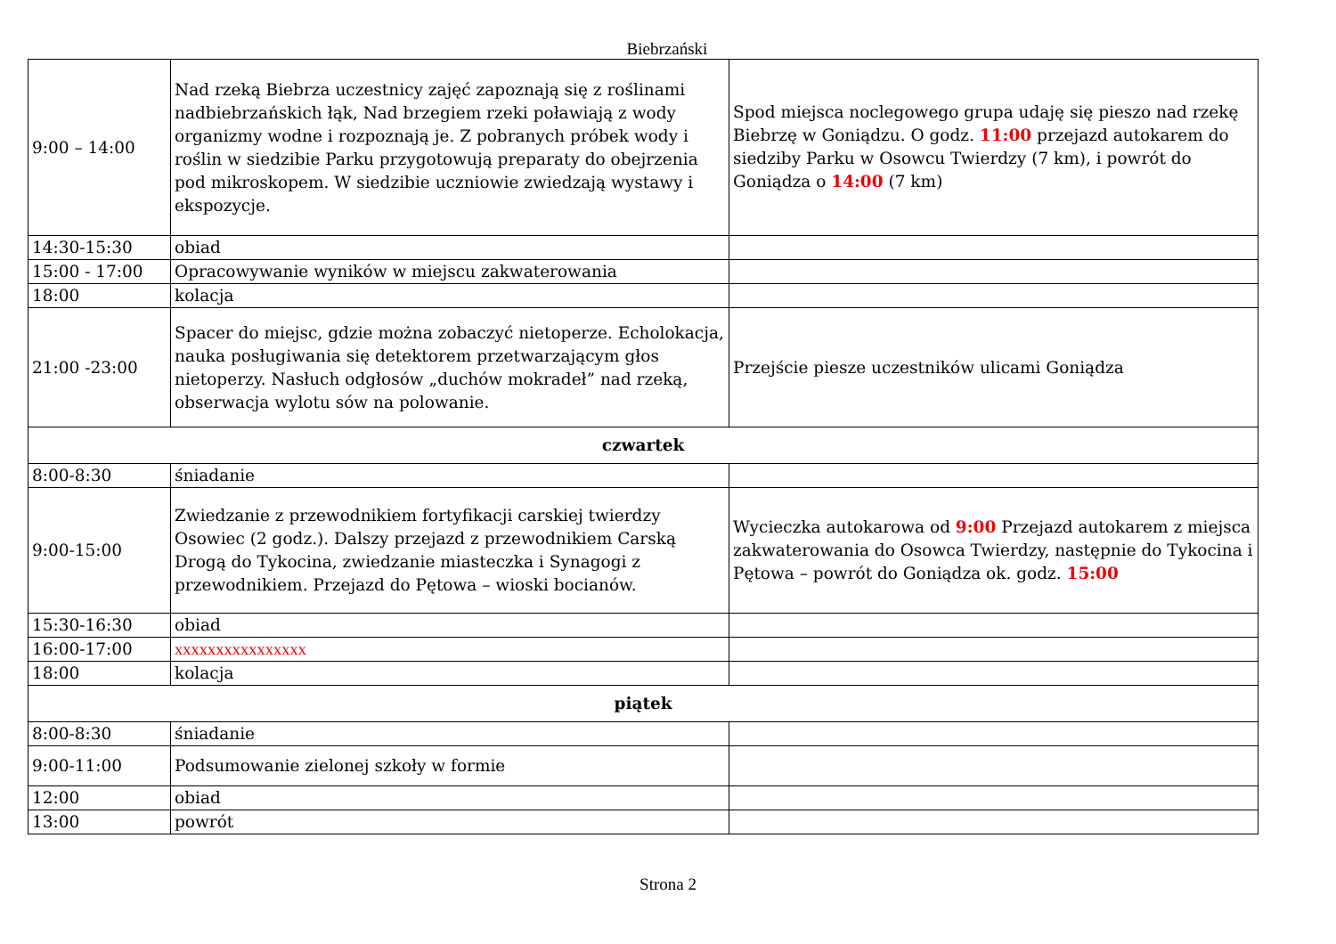Biebrzański
| 9:00 – 14:00 | Nad rzeką Biebrza uczestnicy zajęć zapoznają się z roślinami nadbiebrzańskich łąk, Nad brzegiem rzeki poławiają z wody organizmy wodne i rozpoznają je. Z pobranych próbek wody i roślin w siedzibie Parku przygotowują preparaty do obejrzenia pod mikroskopem. W siedzibie uczniowie zwiedzają wystawy i ekspozycje. | Spod miejsca noclegowego grupa udaję się pieszo nad rzekę Biebrzę w Goniądzu. O godz. 11:00 przejazd autokarem do siedziby Parku w Osowcu Twierdzy (7 km), i powrót do Goniądza o 14:00 (7 km) |
| 14:30-15:30 | obiad | |
| 15:00 - 17:00 | Opracowywanie wyników w miejscu zakwaterowania | |
| 18:00 | kolacja | |
| 21:00 -23:00 | Spacer do miejsc, gdzie można zobaczyć nietoperze. Echolokacja, nauka posługiwania się detektorem przetwarzającym głos nietoperzy. Nasłuch odgłosów „duchów mokradeł” nad rzeką, obserwacja wylotu sów na polowanie. | Przejście piesze uczestników ulicami Goniądza |
| czwartek | | |
| 8:00-8:30 | śniadanie | |
| 9:00-15:00 | Zwiedzanie z przewodnikiem fortyfikacji carskiej twierdzy Osowiec (2 godz.). Dalszy przejazd z przewodnikiem Carską Drogą do Tykocina, zwiedzanie miasteczka i Synagogi z przewodnikiem. Przejazd do Pętowa – wioski bocianów. | Wycieczka autokarowa od 9:00 Przejazd autokarem z miejsca zakwaterowania do Osowca Twierdzy, następnie do Tykocina i Pętowa – powrót do Goniądza ok. godz. 15:00 |
| 15:30-16:30 | obiad | |
| 16:00-17:00 | xxxxxxxxxxxxxxxx | |
| 18:00 | kolacja | |
| piątek | | |
| 8:00-8:30 | śniadanie | |
| 9:00-11:00 | Podsumowanie zielonej szkoły w formie | |
| 12:00 | obiad | |
| 13:00 | powrót | |
Strona 2